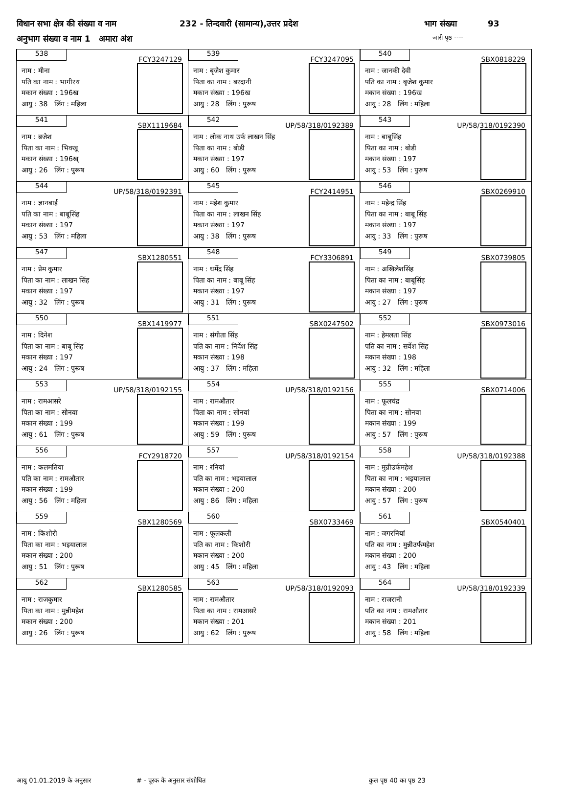विधान सभा क्षेत्र की संख्या व नाम 232 - तिन्दवारी (सामान्य),उत्तर प्रदेश भाग संख्या 93
अनुभाग संख्या व नाम 1 अमारा अंश जारी पृष्ठ ----
| 538 FCY3247129 नाम : मीना पति का नाम : भागीरथ मकान संख्या : 196ख आयु : 38 लिंग : महिला | 539 FCY3247095 नाम : बृजेश कुमार पिता का नाम : बरदानी मकान संख्या : 196ख आयु : 28 लिंग : पुरूष | 540 SBX0818229 नाम : जानकी देवी पति का नाम : बृजेश कुमार मकान संख्या : 196ख आयु : 28 लिंग : महिला |
| 541 SBX1119684 नाम : ब्रजेश पिता का नाम : भिक्खू मकान संख्या : 196ख् आयु : 26 लिंग : पुरूष | 542 UP/58/318/0192389 नाम : लोक नाथ उर्फ लाखन सिंह पिता का नाम : बोडी मकान संख्या : 197 आयु : 60 लिंग : पुरूष | 543 UP/58/318/0192390 नाम : बाबूसिंह पिता का नाम : बोडी मकान संख्या : 197 आयु : 53 लिंग : पुरूष |
| 544 UP/58/318/0192391 नाम : ज्ञानबाई पति का नाम : बाबूसिंह मकान संख्या : 197 आयु : 53 लिंग : महिला | 545 FCY2414951 नाम : महेश कुमार पिता का नाम : लाखन सिंह मकान संख्या : 197 आयु : 38 लिंग : पुरूष | 546 SBX0269910 नाम : महेन्द्र सिंह पिता का नाम : बाबू सिंह मकान संख्या : 197 आयु : 33 लिंग : पुरूष |
| 547 SBX1280551 नाम : प्रेम कुमार पिता का नाम : लाखन सिंह मकान संख्या : 197 आयु : 32 लिंग : पुरूष | 548 FCY3306891 नाम : धर्मेद्र सिंह पिता का नाम : बाबू सिंह मकान संख्या : 197 आयु : 31 लिंग : पुरूष | 549 SBX0739805 नाम : अखिलेशसिंह पिता का नाम : बाबूसिंह मकान संख्या : 197 आयु : 27 लिंग : पुरूष |
| 550 SBX1419977 नाम : दिनेश पिता का नाम : बाबू सिंह मकान संख्या : 197 आयु : 24 लिंग : पुरूष | 551 SBX0247502 नाम : संगीता सिंह पति का नाम : निर्देश सिंह मकान संख्या : 198 आयु : 37 लिंग : महिला | 552 SBX0973016 नाम : हेमलता सिंह पति का नाम : सर्वेश सिंह मकान संख्या : 198 आयु : 32 लिंग : महिला |
| 553 UP/58/318/0192155 नाम : रामआसरे पिता का नाम : सोनवा मकान संख्या : 199 आयु : 61 लिंग : पुरूष | 554 UP/58/318/0192156 नाम : रामऔतार पिता का नाम : सोनवां मकान संख्या : 199 आयु : 59 लिंग : पुरूष | 555 SBX0714006 नाम : फूलचंद्र पिता का नाम : सोनवा मकान संख्या : 199 आयु : 57 लिंग : पुरूष |
| 556 FCY2918720 नाम : कलमतिया पति का नाम : रामऔतार मकान संख्या : 199 आयु : 56 लिंग : महिला | 557 UP/58/318/0192154 नाम : रनियां पति का नाम : भइयालाल मकान संख्या : 200 आयु : 86 लिंग : महिला | 558 UP/58/318/0192388 नाम : मुन्नीउर्फमहेश पिता का नाम : भइयालाल मकान संख्या : 200 आयु : 57 लिंग : पुरूष |
| 559 SBX1280569 नाम : किशोरी पिता का नाम : भइयालाल मकान संख्या : 200 आयु : 51 लिंग : पुरूष | 560 SBX0733469 नाम : फूलकली पति का नाम : किशोरी मकान संख्या : 200 आयु : 45 लिंग : महिला | 561 SBX0540401 नाम : जगरनियां पति का नाम : मुन्नीउर्फमहेश मकान संख्या : 200 आयु : 43 लिंग : महिला |
| 562 SBX1280585 नाम : राजकुमार पिता का नाम : मुन्नीमहेश मकान संख्या : 200 आयु : 26 लिंग : पुरूष | 563 UP/58/318/0192093 नाम : रामऔतार पिता का नाम : रामआसरे मकान संख्या : 201 आयु : 62 लिंग : पुरूष | 564 UP/58/318/0192339 नाम : राजरानी पति का नाम : रामऔतार मकान संख्या : 201 आयु : 58 लिंग : महिला |
आयु 01.01.2019 के अनुसार # - पूरक के अनुसार संशोधित कुल पृष्ठ 40 का पृष्ठ 23